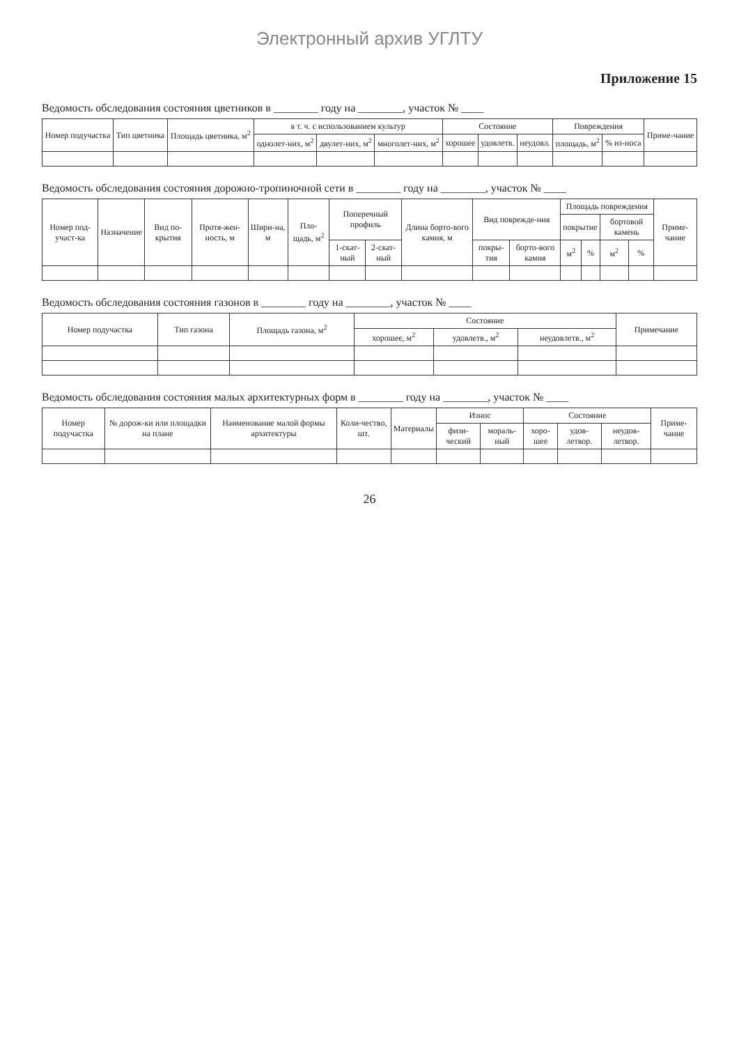Электронный архив УГЛТУ
Приложение 15
Ведомость обследования состояния цветников в ________ году на ________, участок № ____
| Номер подучастка | Тип цветника | Площадь цветника, м<sup>2</sup> | в т. ч. с использованием культур | | | Состояние | | | Повреждения | | Приме-чание |
| --- | --- | --- | --- | --- | --- | --- | --- | --- | --- | --- | --- |
| | | | однолет-них, м<sup>2</sup> | двулет-них, м<sup>2</sup> | многолет-них, м<sup>2</sup> | хорошее | удовлетв. | неудовл. | площадь, м<sup>2</sup> | % из-носа | |
Ведомость обследования состояния дорожно-тропиночной сети в ________ году на ________, участок № ____
| Номер под-участ-ка | Назначение | Вид по-крытия | Протя-жен-ность, м | Шири-на, м | Пло-щадь, м<sup>2</sup> | Поперечный профиль | | Длина борто-вого камня, м | Вид поврежде-ния | | Площадь повреждения | | | | Приме-чание |
| --- | --- | --- | --- | --- | --- | --- | --- | --- | --- | --- | --- | --- | --- | --- | --- |
| | | | | | | | | | | | покрытие | | бортовой камень | | |
| | | | | | | 1-скат-ный | 2-скат-ный | | покры-тия | борто-вого камня | м<sup>2</sup> | % | м<sup>2</sup> | % | |
Ведомость обследования состояния газонов в ________ году на ________, участок № ____
| Номер подучастка | Тип газона | Площадь газона, м<sup>2</sup> | Состояние | | | Примечание |
| --- | --- | --- | --- | --- | --- | --- |
| | | | хорошее, м<sup>2</sup> | удовлетв., м<sup>2</sup> | неудовлетв., м<sup>2</sup> | |
Ведомость обследования состояния малых архитектурных форм в ________ году на ________, участок № ____
| Номер подучастка | № дорож-ки или площадки на плане | Наименование малой формы архитектуры | Коли-чество, шт. | Материалы | Износ | | Состояние | | | Приме-чание |
| --- | --- | --- | --- | --- | --- | --- | --- | --- | --- | --- |
| | | | | | физи-ческий | мораль-ный | хоро-шее | удов-летвор. | неудов-летвор. | |
26